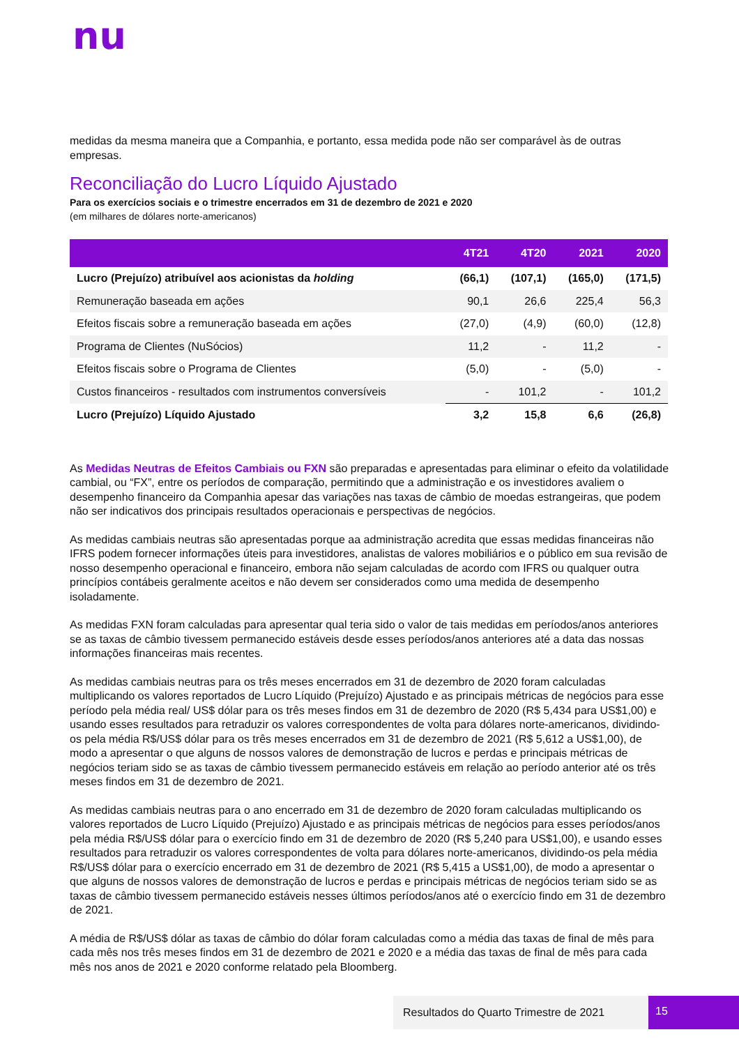nu
medidas da mesma maneira que a Companhia, e portanto, essa medida pode não ser comparável às de outras empresas.
Reconciliação do Lucro Líquido Ajustado
Para os exercícios sociais e o trimestre encerrados em 31 de dezembro de 2021 e 2020
(em milhares de dólares norte-americanos)
| | 4T21 | 4T20 | 2021 | 2020 |
| --- | --- | --- | --- | --- |
| Lucro (Prejuízo) atribuível aos acionistas da holding | (66,1) | (107,1) | (165,0) | (171,5) |
| Remuneração baseada em ações | 90,1 | 26,6 | 225,4 | 56,3 |
| Efeitos fiscais sobre a remuneração baseada em ações | (27,0) | (4,9) | (60,0) | (12,8) |
| Programa de Clientes (NuSócios) | 11,2 | - | 11,2 | - |
| Efeitos fiscais sobre o Programa de Clientes | (5,0) | - | (5,0) | - |
| Custos financeiros - resultados com instrumentos conversíveis | - | 101,2 | - | 101,2 |
| Lucro (Prejuízo) Líquido Ajustado | 3,2 | 15,8 | 6,6 | (26,8) |
As Medidas Neutras de Efeitos Cambiais ou FXN são preparadas e apresentadas para eliminar o efeito da volatilidade cambial, ou “FX”, entre os períodos de comparação, permitindo que a administração e os investidores avaliem o desempenho financeiro da Companhia apesar das variações nas taxas de câmbio de moedas estrangeiras, que podem não ser indicativos dos principais resultados operacionais e perspectivas de negócios.
As medidas cambiais neutras são apresentadas porque aa administração acredita que essas medidas financeiras não IFRS podem fornecer informações úteis para investidores, analistas de valores mobiliários e o público em sua revisão de nosso desempenho operacional e financeiro, embora não sejam calculadas de acordo com IFRS ou qualquer outra princípios contábeis geralmente aceitos e não devem ser considerados como uma medida de desempenho isoladamente.
As medidas FXN foram calculadas para apresentar qual teria sido o valor de tais medidas em períodos/anos anteriores se as taxas de câmbio tivessem permanecido estáveis desde esses períodos/anos anteriores até a data das nossas informações financeiras mais recentes.
As medidas cambiais neutras para os três meses encerrados em 31 de dezembro de 2020 foram calculadas multiplicando os valores reportados de Lucro Líquido (Prejuízo) Ajustado e as principais métricas de negócios para esse período pela média real/ US$ dólar para os três meses findos em 31 de dezembro de 2020 (R$ 5,434 para US$1,00) e usando esses resultados para retraduzir os valores correspondentes de volta para dólares norte-americanos, dividindo-os pela média R$/US$ dólar para os três meses encerrados em 31 de dezembro de 2021 (R$ 5,612 a US$1,00), de modo a apresentar o que alguns de nossos valores de demonstração de lucros e perdas e principais métricas de negócios teriam sido se as taxas de câmbio tivessem permanecido estáveis em relação ao período anterior até os três meses findos em 31 de dezembro de 2021.
As medidas cambiais neutras para o ano encerrado em 31 de dezembro de 2020 foram calculadas multiplicando os valores reportados de Lucro Líquido (Prejuízo) Ajustado e as principais métricas de negócios para esses períodos/anos pela média R$/US$ dólar para o exercício findo em 31 de dezembro de 2020 (R$ 5,240 para US$1,00), e usando esses resultados para retraduzir os valores correspondentes de volta para dólares norte-americanos, dividindo-os pela média R$/US$ dólar para o exercício encerrado em 31 de dezembro de 2021 (R$ 5,415 a US$1,00), de modo a apresentar o que alguns de nossos valores de demonstração de lucros e perdas e principais métricas de negócios teriam sido se as taxas de câmbio tivessem permanecido estáveis nesses últimos períodos/anos até o exercício findo em 31 de dezembro de 2021.
A média de R$/US$ dólar as taxas de câmbio do dólar foram calculadas como a média das taxas de final de mês para cada mês nos três meses findos em 31 de dezembro de 2021 e 2020 e a média das taxas de final de mês para cada mês nos anos de 2021 e 2020 conforme relatado pela Bloomberg.
Resultados do Quarto Trimestre de 2021 15